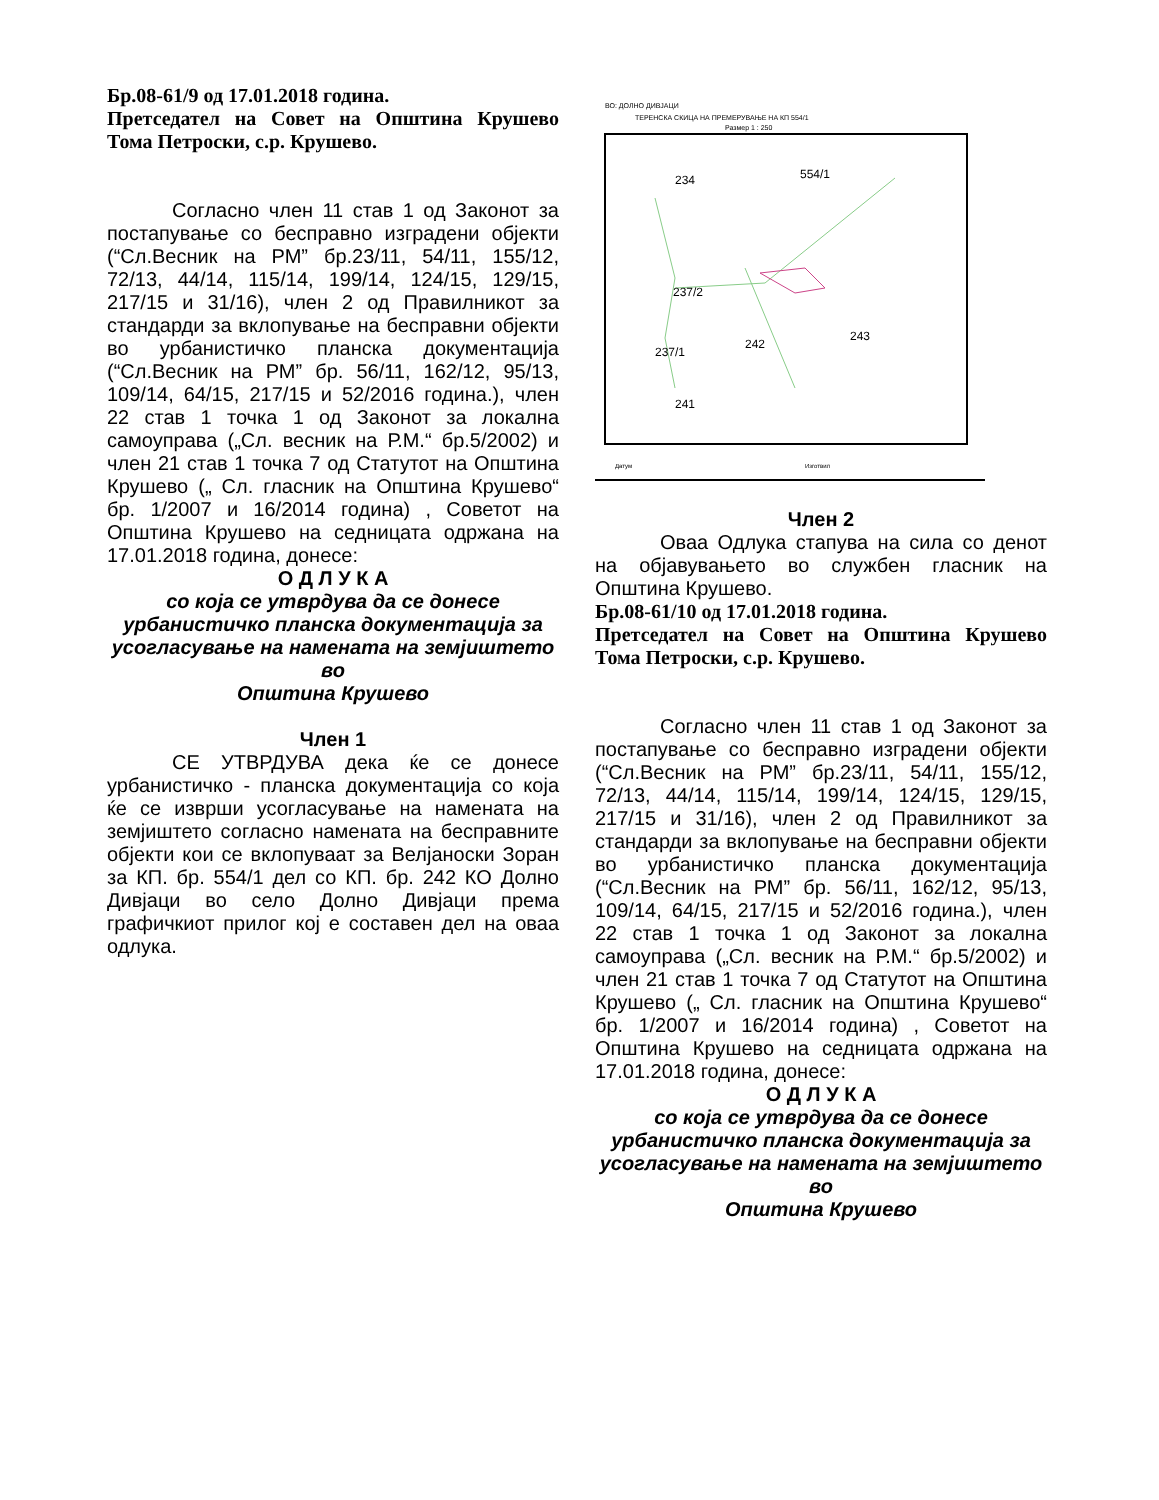Бр.08-61/9 од 17.01.2018 година.
Претседател на Совет на Општина Крушево Тома Петроски, с.р. Крушево.
Согласно член 11 став 1 од Законот за постапување со бесправно изградени објекти (“Сл.Весник на РМ” бр.23/11, 54/11, 155/12, 72/13, 44/14, 115/14, 199/14, 124/15, 129/15, 217/15 и 31/16), член 2 од Правилникот за стандарди за вклопување на бесправни објекти во урбанистичко планска документација (“Сл.Весник на РМ” бр. 56/11, 162/12, 95/13, 109/14, 64/15, 217/15 и 52/2016 година.), член 22 став 1 точка 1 од Законот за локална самоуправа („Сл. весник на Р.М.“ бр.5/2002) и член 21 став 1 точка 7 од Статутот на Општина Крушево („ Сл. гласник на Општина Крушево“ бр. 1/2007 и 16/2014 година) , Советот на Општина Крушево на седницата одржана на 17.01.2018 година, донесе:
О Д Л У К А
со која се утврдува да се донесе урбанистичко планска документација за усогласување на намената на земјиштето во
Општина Крушево
Член 1
СЕ УТВРДУВА дека ќе се донесе урбанистичко - планска документација со која ќе се изврши усогласување на намената на земјиштето согласно намената на бесправните објекти кои се вклопуваат за Велјаноски Зоран за КП. бр. 554/1 дел со КП. бр. 242 КО Долно Дивјаци во село Долно Дивјаци према графичкиот прилог кој е составен дел на оваа одлука.
ВО: ДОЛНО ДИВЈАЦИ
ТЕРЕНСКА СКИЦА НА ПРЕМЕРУВАЊЕ НА КП 554/1
Размер 1 : 250
234
554/1
237/2
242
243
237/1
241
Датум
Изготвил
Член 2
Оваа Одлука стапува на сила со денот на објавувањето во службен гласник на Општина Крушево.
Бр.08-61/10 од 17.01.2018 година.
Претседател на Совет на Општина Крушево Тома Петроски, с.р. Крушево.
Согласно член 11 став 1 од Законот за постапување со бесправно изградени објекти (“Сл.Весник на РМ” бр.23/11, 54/11, 155/12, 72/13, 44/14, 115/14, 199/14, 124/15, 129/15, 217/15 и 31/16), член 2 од Правилникот за стандарди за вклопување на бесправни објекти во урбанистичко планска документација (“Сл.Весник на РМ” бр. 56/11, 162/12, 95/13, 109/14, 64/15, 217/15 и 52/2016 година.), член 22 став 1 точка 1 од Законот за локална самоуправа („Сл. весник на Р.М.“ бр.5/2002) и член 21 став 1 точка 7 од Статутот на Општина Крушево („ Сл. гласник на Општина Крушево“ бр. 1/2007 и 16/2014 година) , Советот на Општина Крушево на седницата одржана на 17.01.2018 година, донесе:
О Д Л У К А
со која се утврдува да се донесе урбанистичко планска документација за усогласување на намената на земјиштето во
Општина Крушево